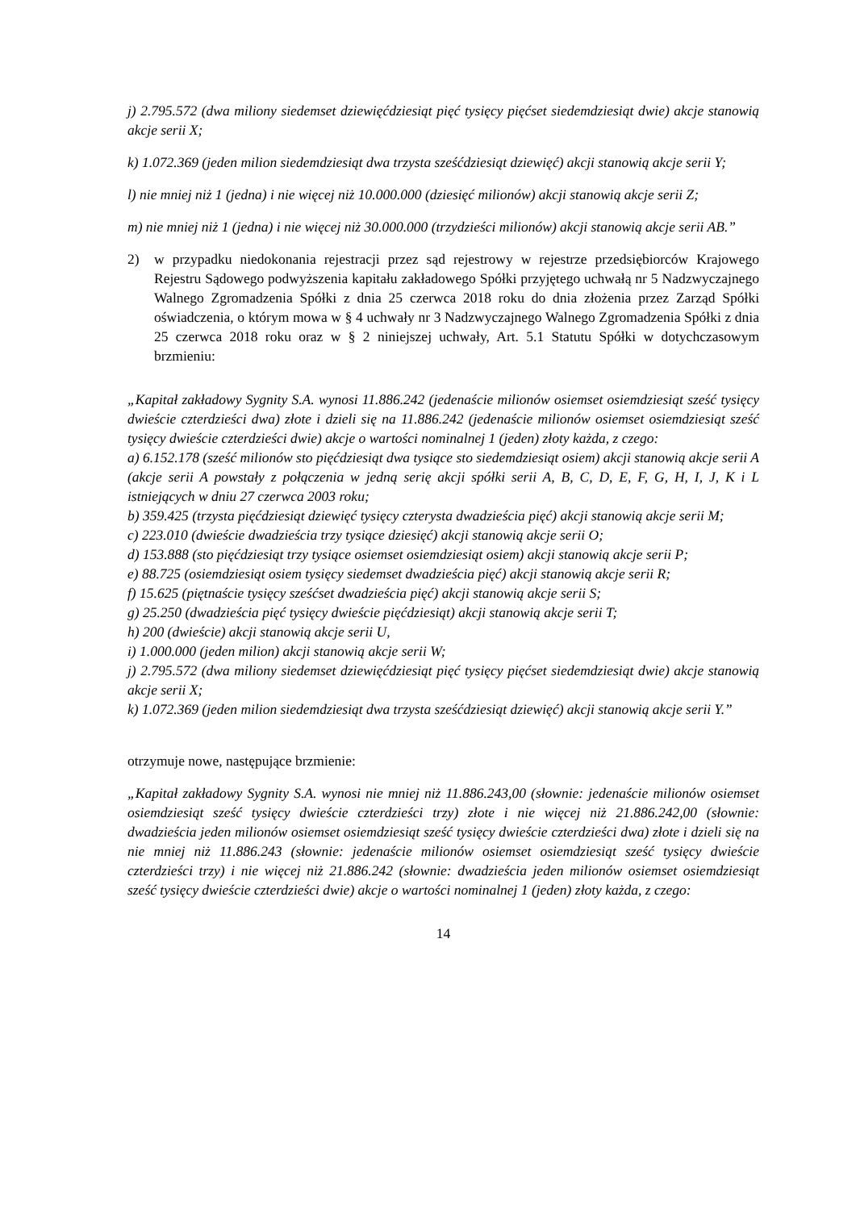j) 2.795.572 (dwa miliony siedemset dziewięćdziesiąt pięć tysięcy pięćset siedemdziesiąt dwie) akcje stanowią akcje serii X;
k) 1.072.369 (jeden milion siedemdziesiąt dwa trzysta sześćdziesiąt dziewięć) akcji stanowią akcje serii Y;
l) nie mniej niż 1 (jedna) i nie więcej niż 10.000.000 (dziesięć milionów) akcji stanowią akcje serii Z;
m) nie mniej niż 1 (jedna) i nie więcej niż 30.000.000 (trzydzieści milionów) akcji stanowią akcje serii AB.”
2) w przypadku niedokonania rejestracji przez sąd rejestrowy w rejestrze przedsiębiorców Krajowego Rejestru Sądowego podwyższenia kapitału zakładowego Spółki przyjętego uchwałą nr 5 Nadzwyczajnego Walnego Zgromadzenia Spółki z dnia 25 czerwca 2018 roku do dnia złożenia przez Zarząd Spółki oświadczenia, o którym mowa w § 4 uchwały nr 3 Nadzwyczajnego Walnego Zgromadzenia Spółki z dnia 25 czerwca 2018 roku oraz w § 2 niniejszej uchwały, Art. 5.1 Statutu Spółki w dotychczasowym brzmieniu:
„Kapitał zakładowy Sygnity S.A. wynosi 11.886.242 (jedenaście milionów osiemset osiemdziesiąt sześć tysięcy dwieście czterdzieści dwa) złote i dzieli się na 11.886.242 (jedenaście milionów osiemset osiemdziesiąt sześć tysięcy dwieście czterdzieści dwie) akcje o wartości nominalnej 1 (jeden) złoty każda, z czego:
a) 6.152.178 (sześć milionów sto pięćdziesiąt dwa tysiące sto siedemdziesiąt osiem) akcji stanowią akcje serii A (akcje serii A powstały z połączenia w jedną serię akcji spółki serii A, B, C, D, E, F, G, H, I, J, K i L istniejących w dniu 27 czerwca 2003 roku;
b) 359.425 (trzysta pięćdziesiąt dziewięć tysięcy czterysta dwadzieścia pięć) akcji stanowią akcje serii M;
c) 223.010 (dwieście dwadzieścia trzy tysiące dziesięć) akcji stanowią akcje serii O;
d) 153.888 (sto pięćdziesiąt trzy tysiące osiemset osiemdziesiąt osiem) akcji stanowią akcje serii P;
e) 88.725 (osiemdziesiąt osiem tysięcy siedemset dwadzieścia pięć) akcji stanowią akcje serii R;
f) 15.625 (piętnaście tysięcy sześćset dwadzieścia pięć) akcji stanowią akcje serii S;
g) 25.250 (dwadzieścia pięć tysięcy dwieście pięćdziesiąt) akcji stanowią akcje serii T;
h) 200 (dwieście) akcji stanowią akcje serii U,
i) 1.000.000 (jeden milion) akcji stanowią akcje serii W;
j) 2.795.572 (dwa miliony siedemset dziewięćdziesiąt pięć tysięcy pięćset siedemdziesiąt dwie) akcje stanowią akcje serii X;
k) 1.072.369 (jeden milion siedemdziesiąt dwa trzysta sześćdziesiąt dziewięć) akcji stanowią akcje serii Y.”
otrzymuje nowe, następujące brzmienie:
„Kapitał zakładowy Sygnity S.A. wynosi nie mniej niż 11.886.243,00 (słownie: jedenaście milionów osiemset osiemdziesiąt sześć tysięcy dwieście czterdzieści trzy) złote i nie więcej niż 21.886.242,00 (słownie: dwadzieścia jeden milionów osiemset osiemdziesiąt sześć tysięcy dwieście czterdzieści dwa) złote i dzieli się na nie mniej niż 11.886.243 (słownie: jedenaście milionów osiemset osiemdziesiąt sześć tysięcy dwieście czterdzieści trzy) i nie więcej niż 21.886.242 (słownie: dwadzieścia jeden milionów osiemset osiemdziesiąt sześć tysięcy dwieście czterdzieści dwie) akcje o wartości nominalnej 1 (jeden) złoty każda, z czego:
14